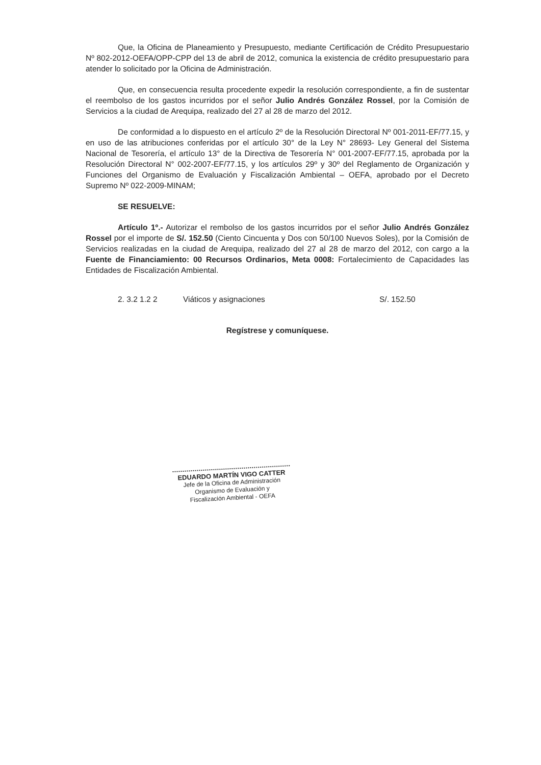Que, la Oficina de Planeamiento y Presupuesto, mediante Certificación de Crédito Presupuestario Nº 802-2012-OEFA/OPP-CPP del 13 de abril de 2012, comunica la existencia de crédito presupuestario para atender lo solicitado por la Oficina de Administración.
Que, en consecuencia resulta procedente expedir la resolución correspondiente, a fin de sustentar el reembolso de los gastos incurridos por el señor Julio Andrés González Rossel, por la Comisión de Servicios a la ciudad de Arequipa, realizado del 27 al 28 de marzo del 2012.
De conformidad a lo dispuesto en el artículo 2º de la Resolución Directoral Nº 001-2011-EF/77.15, y en uso de las atribuciones conferidas por el artículo 30° de la Ley N° 28693- Ley General del Sistema Nacional de Tesorería, el artículo 13° de la Directiva de Tesorería N° 001-2007-EF/77.15, aprobada por la Resolución Directoral N° 002-2007-EF/77.15, y los artículos 29º y 30º del Reglamento de Organización y Funciones del Organismo de Evaluación y Fiscalización Ambiental – OEFA, aprobado por el Decreto Supremo Nº 022-2009-MINAM;
SE RESUELVE:
Artículo 1º.- Autorizar el rembolso de los gastos incurridos por el señor Julio Andrés González Rossel por el importe de S/. 152.50 (Ciento Cincuenta y Dos con 50/100 Nuevos Soles), por la Comisión de Servicios realizadas en la ciudad de Arequipa, realizado del 27 al 28 de marzo del 2012, con cargo a la Fuente de Financiamiento: 00 Recursos Ordinarios, Meta 0008: Fortalecimiento de Capacidades las Entidades de Fiscalización Ambiental.
2. 3.2 1.2 2 Viáticos y asignaciones S/. 152.50
Regístrese y comuníquese.
EDUARDO MARTÍN VIGO CATTER
Jefe de la Oficina de Administración
Organismo de Evaluación y
Fiscalización Ambiental - OEFA